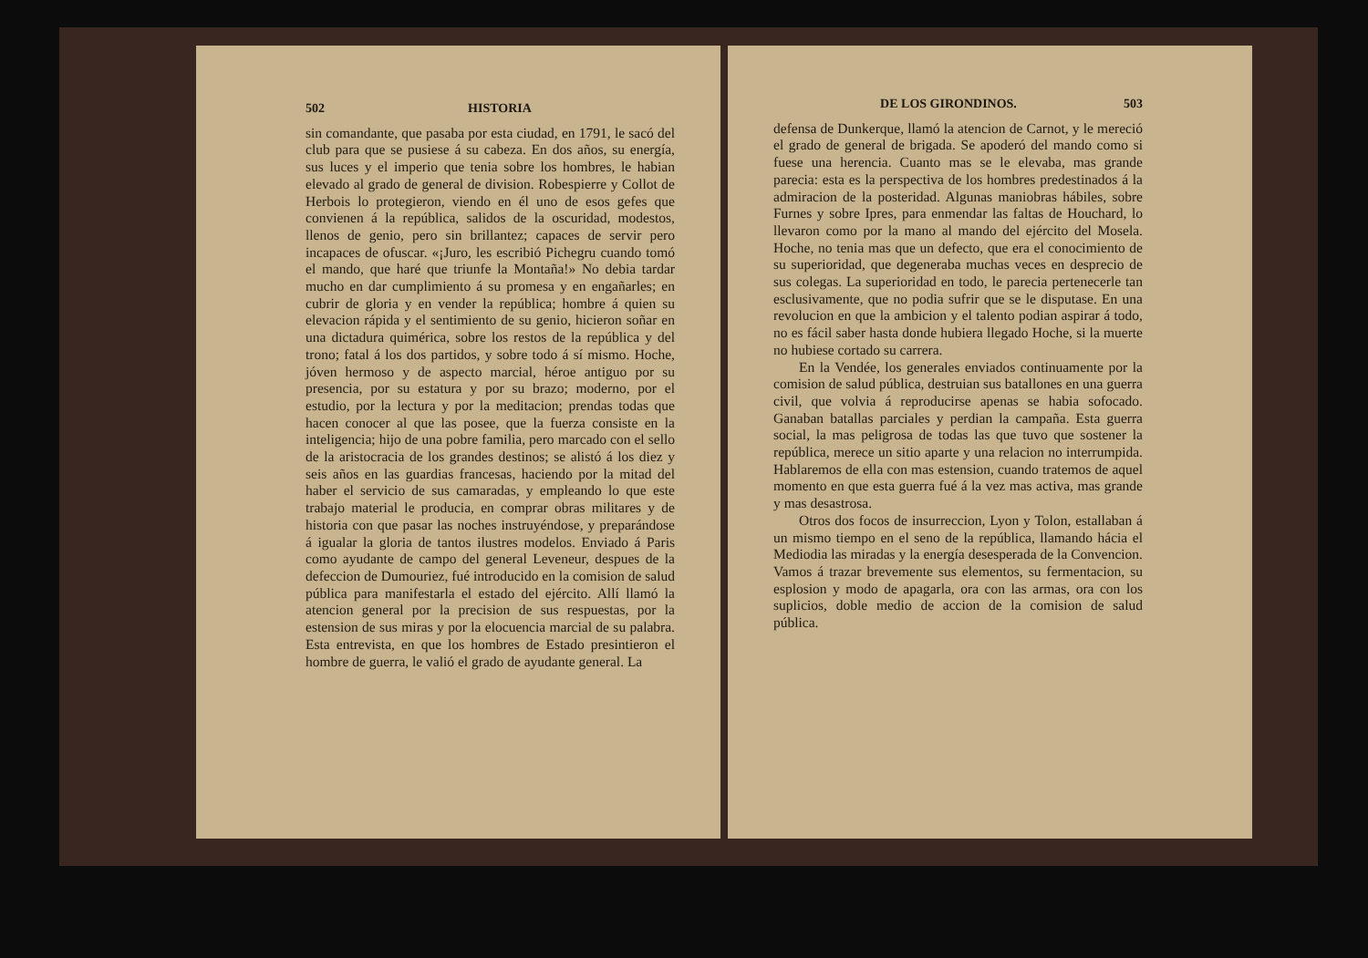502 HISTORIA
sin comandante, que pasaba por esta ciudad, en 1791, le sacó del club para que se pusiese á su cabeza. En dos años, su energía, sus luces y el imperio que tenia sobre los hombres, le habian elevado al grado de general de division. Robespierre y Collot de Herbois lo protegieron, viendo en él uno de esos gefes que convienen á la república, salidos de la oscuridad, modestos, llenos de genio, pero sin brillantez; capaces de servir pero incapaces de ofuscar. «¡Juro, les escribió Pichegru cuando tomó el mando, que haré que triunfe la Montaña!» No debia tardar mucho en dar cumplimiento á su promesa y en engañarles; en cubrir de gloria y en vender la república; hombre á quien su elevacion rápida y el sentimiento de su genio, hicieron soñar en una dictadura quimérica, sobre los restos de la república y del trono; fatal á los dos partidos, y sobre todo á sí mismo. Hoche, jóven hermoso y de aspecto marcial, héroe antiguo por su presencia, por su estatura y por su brazo; moderno, por el estudio, por la lectura y por la meditacion; prendas todas que hacen conocer al que las posee, que la fuerza consiste en la inteligencia; hijo de una pobre familia, pero marcado con el sello de la aristocracia de los grandes destinos; se alistó á los diez y seis años en las guardias francesas, haciendo por la mitad del haber el servicio de sus camaradas, y empleando lo que este trabajo material le producia, en comprar obras militares y de historia con que pasar las noches instruyéndose, y preparándose á igualar la gloria de tantos ilustres modelos. Enviado á Paris como ayudante de campo del general Leveneur, despues de la defeccion de Dumouriez, fué introducido en la comision de salud pública para manifestarla el estado del ejército. Allí llamó la atencion general por la precision de sus respuestas, por la estension de sus miras y por la elocuencia marcial de su palabra. Esta entrevista, en que los hombres de Estado presintieron el hombre de guerra, le valió el grado de ayudante general. La
DE LOS GIRONDINOS. 503
defensa de Dunkerque, llamó la atencion de Carnot, y le mereció el grado de general de brigada. Se apoderó del mando como si fuese una herencia. Cuanto mas se le elevaba, mas grande parecia: esta es la perspectiva de los hombres predestinados á la admiracion de la posteridad. Algunas maniobras hábiles, sobre Furnes y sobre Ipres, para enmendar las faltas de Houchard, lo llevaron como por la mano al mando del ejército del Mosela. Hoche, no tenia mas que un defecto, que era el conocimiento de su superioridad, que degeneraba muchas veces en desprecio de sus colegas. La superioridad en todo, le parecia pertenecerle tan esclusivamente, que no podia sufrir que se le disputase. En una revolucion en que la ambicion y el talento podian aspirar á todo, no es fácil saber hasta donde hubiera llegado Hoche, si la muerte no hubiese cortado su carrera.
En la Vendée, los generales enviados continuamente por la comision de salud pública, destruian sus batallones en una guerra civil, que volvia á reproducirse apenas se habia sofocado. Ganaban batallas parciales y perdian la campaña. Esta guerra social, la mas peligrosa de todas las que tuvo que sostener la república, merece un sitio aparte y una relacion no interrumpida. Hablaremos de ella con mas estension, cuando tratemos de aquel momento en que esta guerra fué á la vez mas activa, mas grande y mas desastrosa.
Otros dos focos de insurreccion, Lyon y Tolon, estallaban á un mismo tiempo en el seno de la república, llamando hácia el Mediodia las miradas y la energía desesperada de la Convencion. Vamos á trazar brevemente sus elementos, su fermentacion, su esplosion y modo de apagarla, ora con las armas, ora con los suplicios, doble medio de accion de la comision de salud pública.